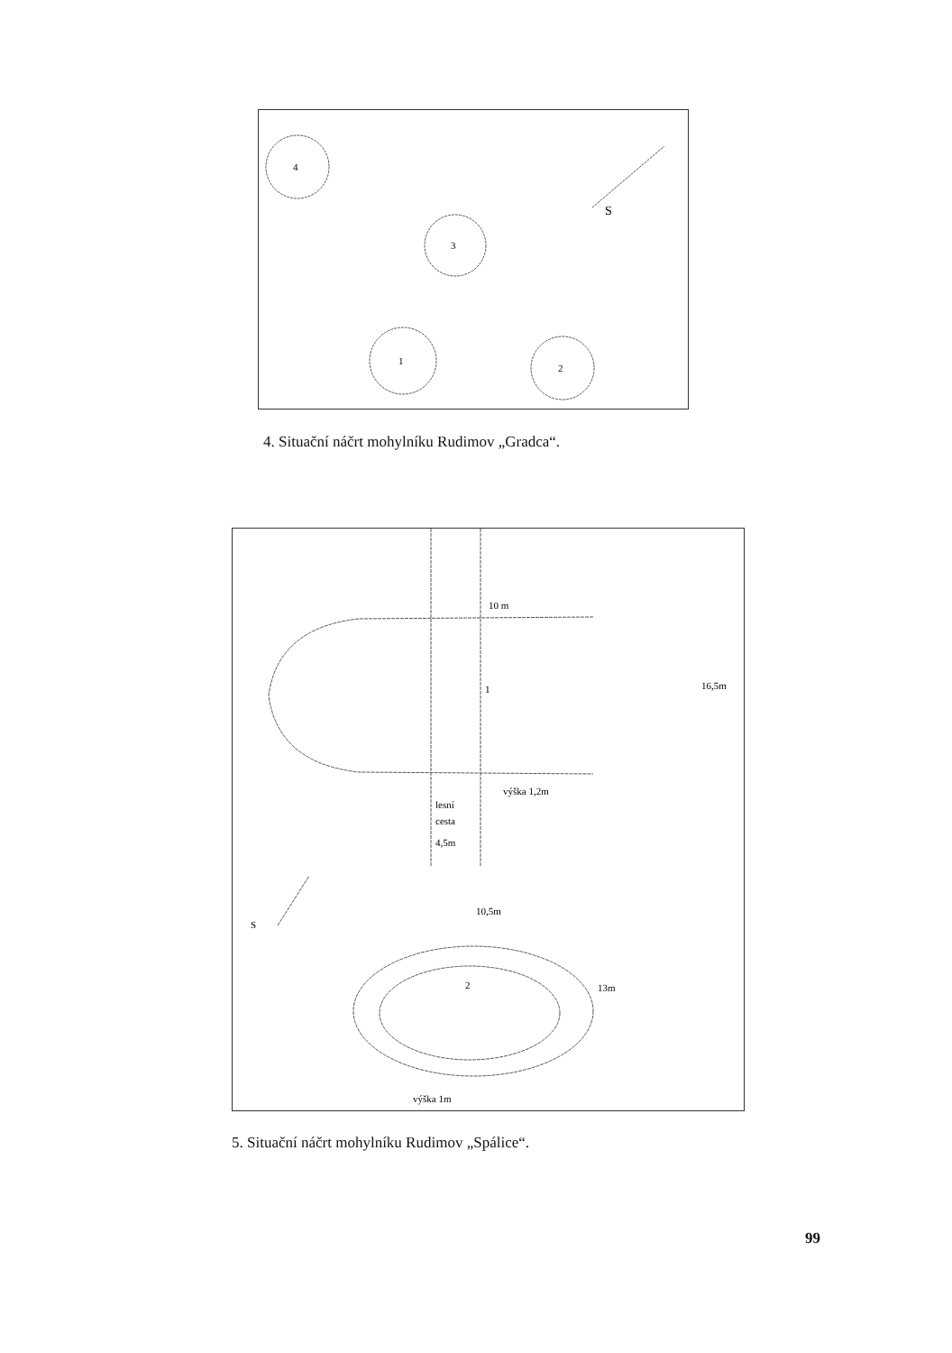4
3
1
2
S
4. Situační náčrt mohylníku Rudimov „Gradca“.
10 m
1
16,5m
výška 1,2m
lesní
cesta
4,5m
S
10,5m
2
13m
výška 1m
5. Situační náčrt mohylníku Rudimov „Spálice“.
99